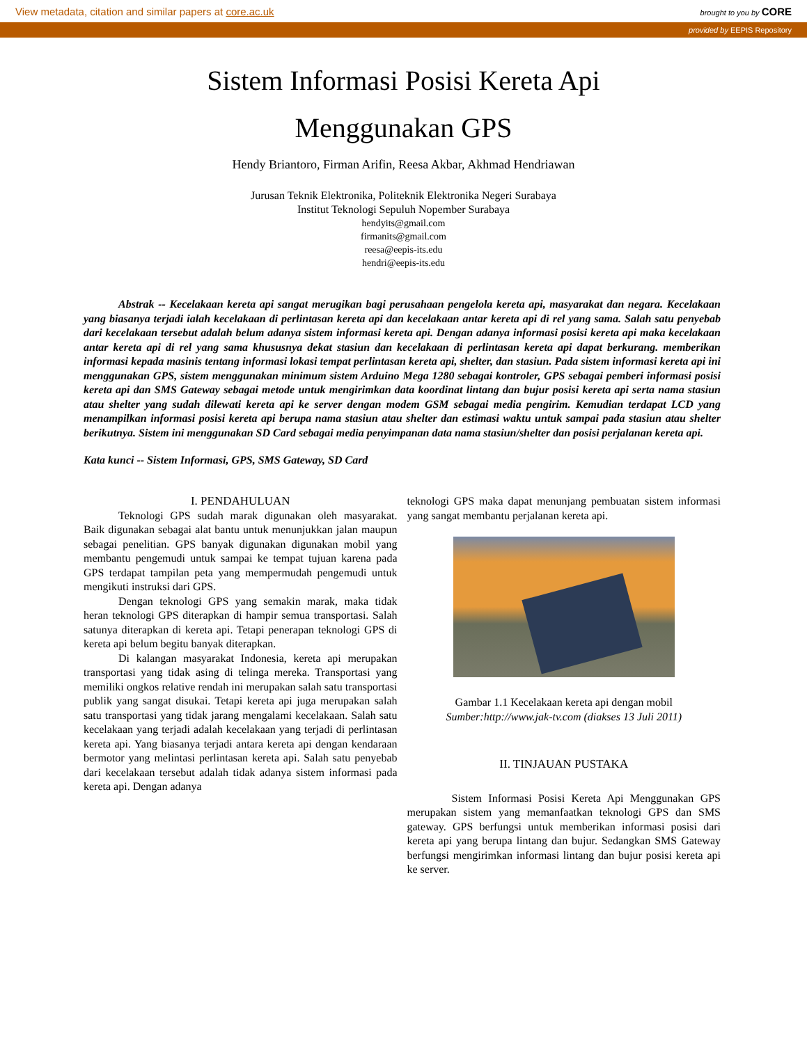View metadata, citation and similar papers at core.ac.uk brought to you by CORE
provided by EEPIS Repository
Sistem Informasi Posisi Kereta Api
Menggunakan GPS
Hendy Briantoro, Firman Arifin, Reesa Akbar, Akhmad Hendriawan
Jurusan Teknik Elektronika, Politeknik Elektronika Negeri Surabaya
Institut Teknologi Sepuluh Nopember Surabaya
hendyits@gmail.com
firmanits@gmail.com
reesa@eepis-its.edu
hendri@eepis-its.edu
Abstrak -- Kecelakaan kereta api sangat merugikan bagi perusahaan pengelola kereta api, masyarakat dan negara. Kecelakaan yang biasanya terjadi ialah kecelakaan di perlintasan kereta api dan kecelakaan antar kereta api di rel yang sama. Salah satu penyebab dari kecelakaan tersebut adalah belum adanya sistem informasi kereta api. Dengan adanya informasi posisi kereta api maka kecelakaan antar kereta api di rel yang sama khususnya dekat stasiun dan kecelakaan di perlintasan kereta api dapat berkurang. memberikan informasi kepada masinis tentang informasi lokasi tempat perlintasan kereta api, shelter, dan stasiun. Pada sistem informasi kereta api ini menggunakan GPS, sistem menggunakan minimum sistem Arduino Mega 1280 sebagai kontroler, GPS sebagai pemberi informasi posisi kereta api dan SMS Gateway sebagai metode untuk mengirimkan data koordinat lintang dan bujur posisi kereta api serta nama stasiun atau shelter yang sudah dilewati kereta api ke server dengan modem GSM sebagai media pengirim. Kemudian terdapat LCD yang menampilkan informasi posisi kereta api berupa nama stasiun atau shelter dan estimasi waktu untuk sampai pada stasiun atau shelter berikutnya. Sistem ini menggunakan SD Card sebagai media penyimpanan data nama stasiun/shelter dan posisi perjalanan kereta api.
Kata kunci -- Sistem Informasi, GPS, SMS Gateway, SD Card
I. PENDAHULUAN
Teknologi GPS sudah marak digunakan oleh masyarakat. Baik digunakan sebagai alat bantu untuk menunjukkan jalan maupun sebagai penelitian. GPS banyak digunakan digunakan mobil yang membantu pengemudi untuk sampai ke tempat tujuan karena pada GPS terdapat tampilan peta yang mempermudah pengemudi untuk mengikuti instruksi dari GPS.
Dengan teknologi GPS yang semakin marak, maka tidak heran teknologi GPS diterapkan di hampir semua transportasi. Salah satunya diterapkan di kereta api. Tetapi penerapan teknologi GPS di kereta api belum begitu banyak diterapkan.
Di kalangan masyarakat Indonesia, kereta api merupakan transportasi yang tidak asing di telinga mereka. Transportasi yang memiliki ongkos relative rendah ini merupakan salah satu transportasi publik yang sangat disukai. Tetapi kereta api juga merupakan salah satu transportasi yang tidak jarang mengalami kecelakaan. Salah satu kecelakaan yang terjadi adalah kecelakaan yang terjadi di perlintasan kereta api. Yang biasanya terjadi antara kereta api dengan kendaraan bermotor yang melintasi perlintasan kereta api. Salah satu penyebab dari kecelakaan tersebut adalah tidak adanya sistem informasi pada kereta api. Dengan adanya
teknologi GPS maka dapat menunjang pembuatan sistem informasi yang sangat membantu perjalanan kereta api.
Gambar 1.1 Kecelakaan kereta api dengan mobil
Sumber:http://www.jak-tv.com (diakses 13 Juli 2011)
II. TINJAUAN PUSTAKA
Sistem Informasi Posisi Kereta Api Menggunakan GPS merupakan sistem yang memanfaatkan teknologi GPS dan SMS gateway. GPS berfungsi untuk memberikan informasi posisi dari kereta api yang berupa lintang dan bujur. Sedangkan SMS Gateway berfungsi mengirimkan informasi lintang dan bujur posisi kereta api ke server.